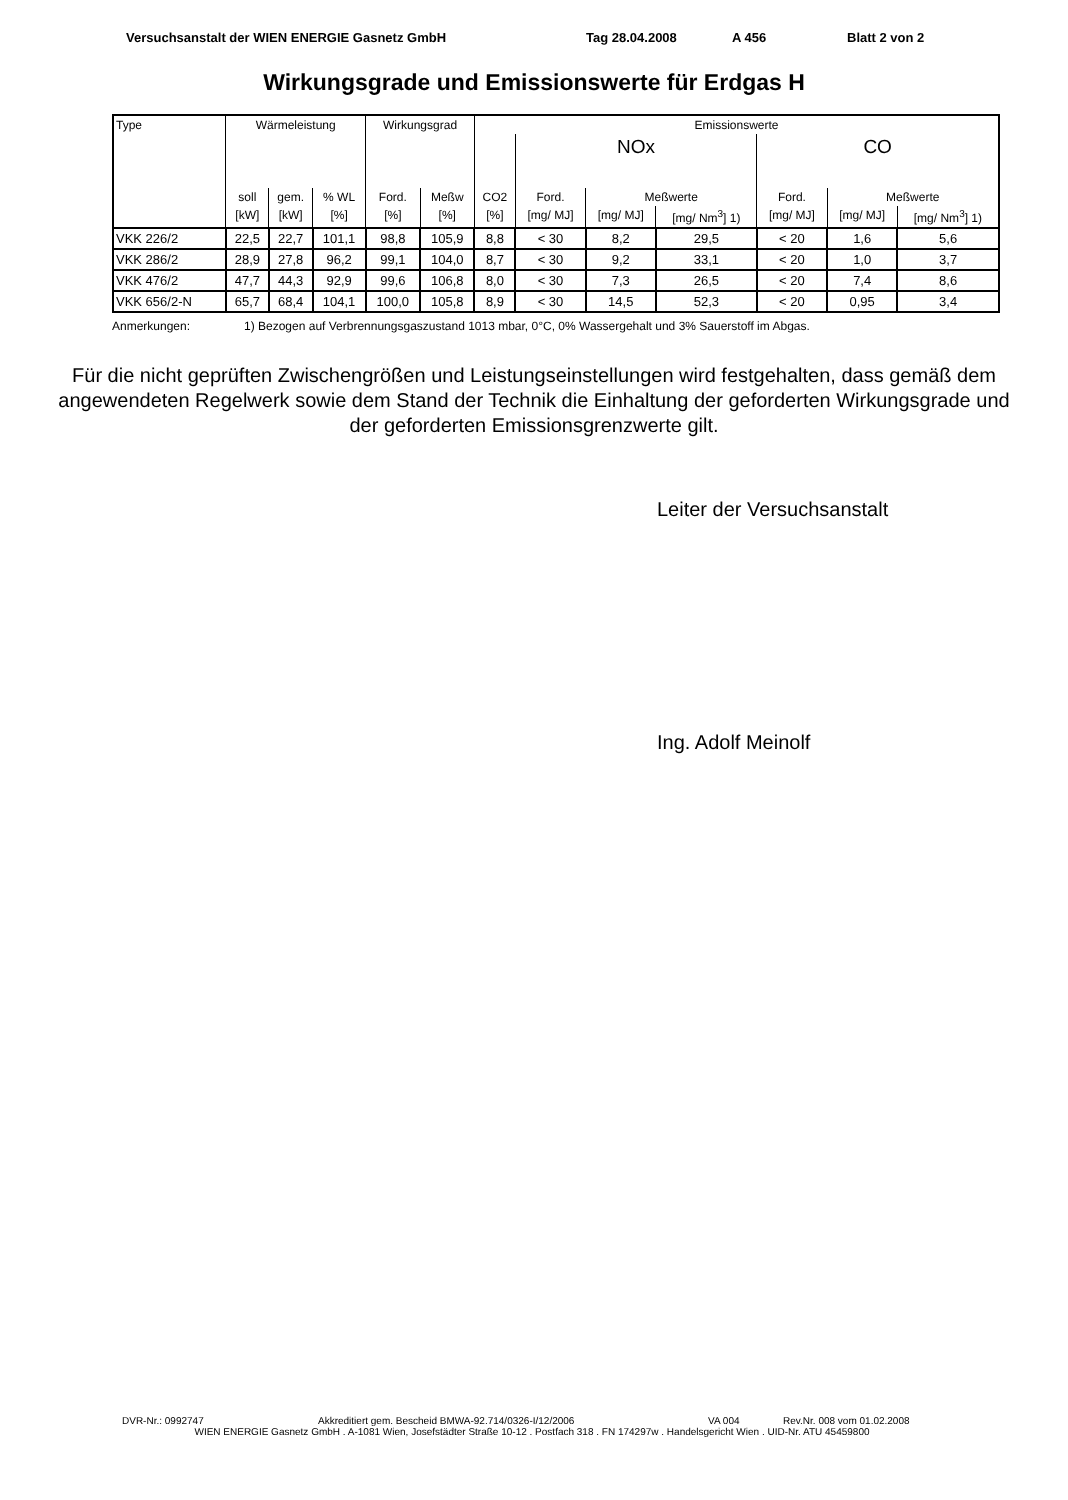Versuchsanstalt der WIEN ENERGIE Gasnetz GmbH Tag 28.04.2008 A 456 Blatt 2 von 2
Wirkungsgrade und Emissionswerte für Erdgas H
| Type | Wärmeleistung | | | Wirkungsgrad | | Emissionswerte | | | | | | |
| --- | --- | --- | --- | --- | --- | --- | --- | --- | --- | --- | --- | --- |
| | | | | | | | NOx | | | CO | | |
| | soll | gem. | % WL | Ford. | Meßw | CO2 | Ford. | Meßwerte | | Ford. | Meßwerte | |
| | [kW] | [kW] | [%] | [%] | [%] | [%] | [mg/ MJ] | [mg/ MJ] | [mg/ Nm<sup>3</sup>] 1) | [mg/ MJ] | [mg/ MJ] | [mg/ Nm<sup>3</sup>] 1) |
| VKK 226/2 | 22,5 | 22,7 | 101,1 | 98,8 | 105,9 | 8,8 | < 30 | 8,2 | 29,5 | < 20 | 1,6 | 5,6 |
| VKK 286/2 | 28,9 | 27,8 | 96,2 | 99,1 | 104,0 | 8,7 | < 30 | 9,2 | 33,1 | < 20 | 1,0 | 3,7 |
| VKK 476/2 | 47,7 | 44,3 | 92,9 | 99,6 | 106,8 | 8,0 | < 30 | 7,3 | 26,5 | < 20 | 7,4 | 8,6 |
| VKK 656/2-N | 65,7 | 68,4 | 104,1 | 100,0 | 105,8 | 8,9 | < 30 | 14,5 | 52,3 | < 20 | 0,95 | 3,4 |
Anmerkungen: 1) Bezogen auf Verbrennungsgaszustand 1013 mbar, 0°C, 0% Wassergehalt und 3% Sauerstoff im Abgas.
Für die nicht geprüften Zwischengrößen und Leistungseinstellungen wird festgehalten, dass gemäß dem angewendeten Regelwerk sowie dem Stand der Technik die Einhaltung der geforderten Wirkungsgrade und der geforderten Emissionsgrenzwerte gilt.
Leiter der Versuchsanstalt
Ing. Adolf Meinolf
DVR-Nr.: 0992747 Akkreditiert gem. Bescheid BMWA-92.714/0326-I/12/2006 VA 004 Rev.Nr. 008 vom 01.02.2008
WIEN ENERGIE Gasnetz GmbH . A-1081 Wien, Josefstädter Straße 10-12 . Postfach 318 . FN 174297w . Handelsgericht Wien . UID-Nr. ATU 45459800